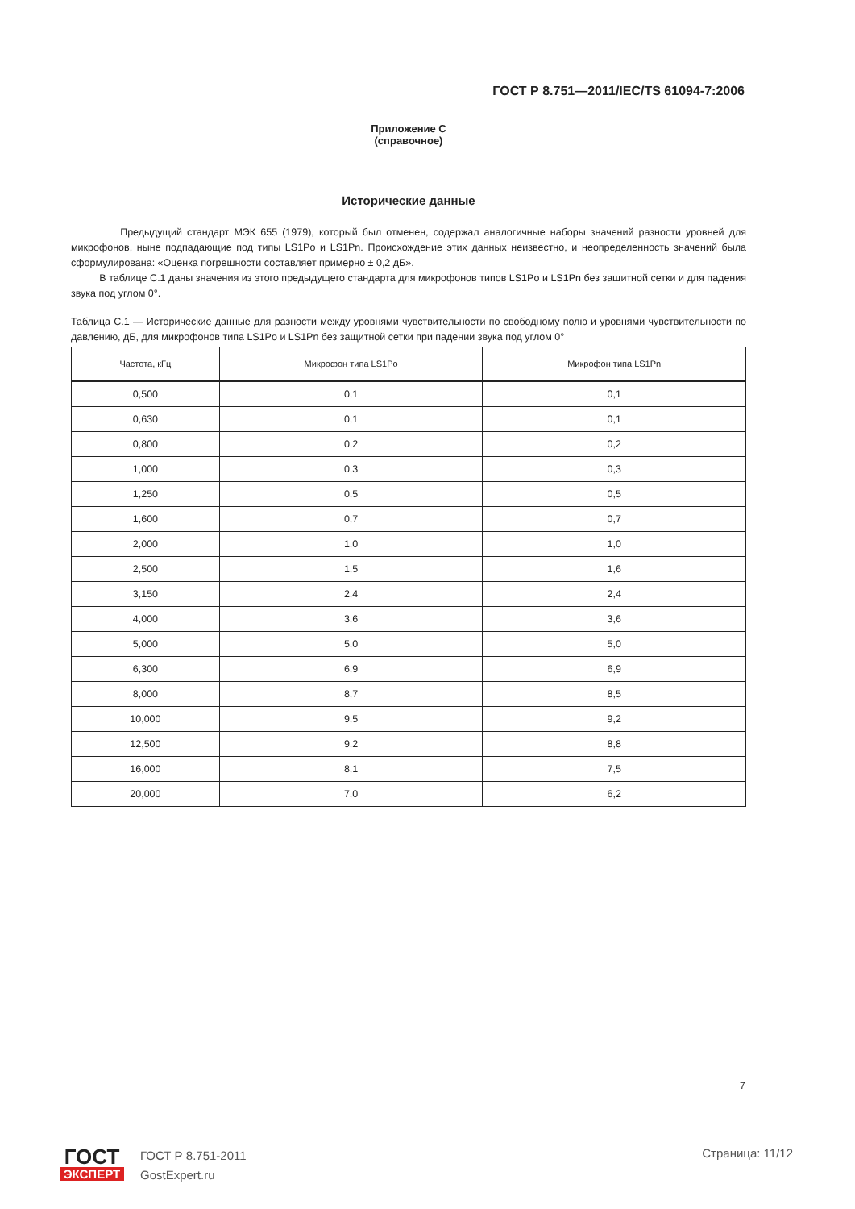ГОСТ Р 8.751—2011/IEC/TS 61094-7:2006
Приложение С
(справочное)
Исторические данные
Предыдущий стандарт МЭК 655 (1979), который был отменен, содержал аналогичные наборы значений разности уровней для микрофонов, ныне подпадающие под типы LS1Po и LS1Pn. Происхождение этих данных неизвестно, и неопределенность значений была сформулирована: «Оценка погрешности составляет примерно ± 0,2 дБ».
В таблице С.1 даны значения из этого предыдущего стандарта для микрофонов типов LS1Po и LS1Pn без защитной сетки и для падения звука под углом 0°.
Таблица С.1 — Исторические данные для разности между уровнями чувствительности по свободному полю и уровнями чувствительности по давлению, дБ, для микрофонов типа LS1Po и LS1Pn без защитной сетки при падении звука под углом 0°
| Частота, кГц | Микрофон типа LS1Po | Микрофон типа LS1Pn |
| --- | --- | --- |
| 0,500 | 0,1 | 0,1 |
| 0,630 | 0,1 | 0,1 |
| 0,800 | 0,2 | 0,2 |
| 1,000 | 0,3 | 0,3 |
| 1,250 | 0,5 | 0,5 |
| 1,600 | 0,7 | 0,7 |
| 2,000 | 1,0 | 1,0 |
| 2,500 | 1,5 | 1,6 |
| 3,150 | 2,4 | 2,4 |
| 4,000 | 3,6 | 3,6 |
| 5,000 | 5,0 | 5,0 |
| 6,300 | 6,9 | 6,9 |
| 8,000 | 8,7 | 8,5 |
| 10,000 | 9,5 | 9,2 |
| 12,500 | 9,2 | 8,8 |
| 16,000 | 8,1 | 7,5 |
| 20,000 | 7,0 | 6,2 |
7
ГОСТ
ЭКСПЕРТ
ГОСТ Р 8.751-2011
GostExpert.ru
Страница: 11/12